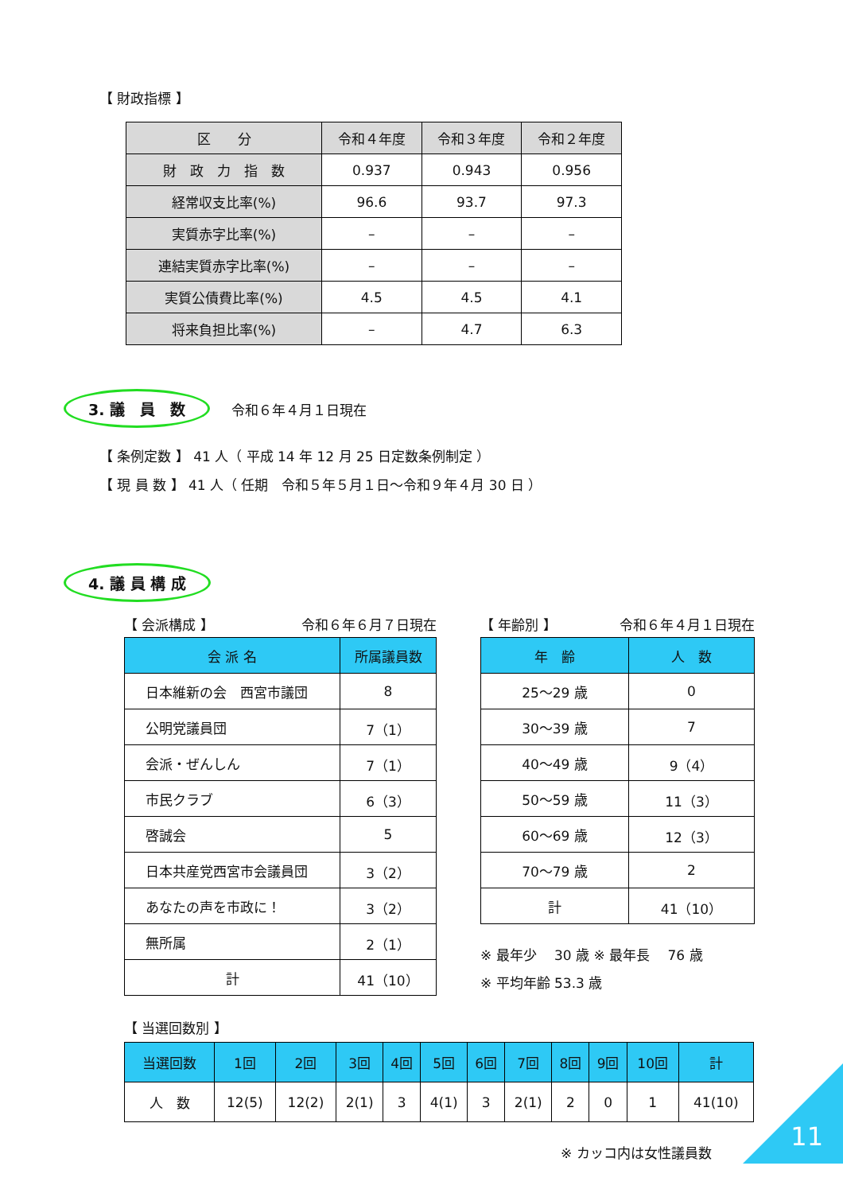【 財政指標 】
| 区 分 | 令和４年度 | 令和３年度 | 令和２年度 |
| --- | --- | --- | --- |
| 財 政 力 指 数 | 0.937 | 0.943 | 0.956 |
| 経常収支比率(%) | 96.6 | 93.7 | 97.3 |
| 実質赤字比率(%) | – | – | – |
| 連結実質赤字比率(%) | – | – | – |
| 実質公債費比率(%) | 4.5 | 4.5 | 4.1 |
| 将来負担比率(%) | – | 4.7 | 6.3 |
3. 議　員　数 令和６年４月１日現在
【 条例定数 】 41 人（ 平成 14 年 12 月 25 日定数条例制定 ）
【 現 員 数 】 41 人（ 任期　令和５年５月１日～令和９年４月 30 日 ）
4. 議 員 構 成
【 会派構成 】 令和６年６月７日現在
| 会 派 名 | 所属議員数 |
| --- | --- |
| 日本維新の会 西宮市議団 | 8 |
| 公明党議員団 | 7（1） |
| 会派・ぜんしん | 7（1） |
| 市民クラブ | 6（3） |
| 啓誠会 | 5 |
| 日本共産党西宮市会議員団 | 3（2） |
| あなたの声を市政に！ | 3（2） |
| 無所属 | 2（1） |
| 計 | 41（10） |
【 年齢別 】 令和６年４月１日現在
| 年 齢 | 人 数 |
| --- | --- |
| 25～29 歳 | 0 |
| 30～39 歳 | 7 |
| 40～49 歳 | 9（4） |
| 50～59 歳 | 11（3） |
| 60～69 歳 | 12（3） |
| 70～79 歳 | 2 |
| 計 | 41（10） |
※ 最年少　 30 歳 ※ 最年長　 76 歳
※ 平均年齢 53.3 歳
【 当選回数別 】
| 当選回数 | 1回 | 2回 | 3回 | 4回 | 5回 | 6回 | 7回 | 8回 | 9回 | 10回 | 計 |
| 人 数 | 12(5) | 12(2) | 2(1) | 3 | 4(1) | 3 | 2(1) | 2 | 0 | 1 | 41(10) |
※ カッコ内は女性議員数
11